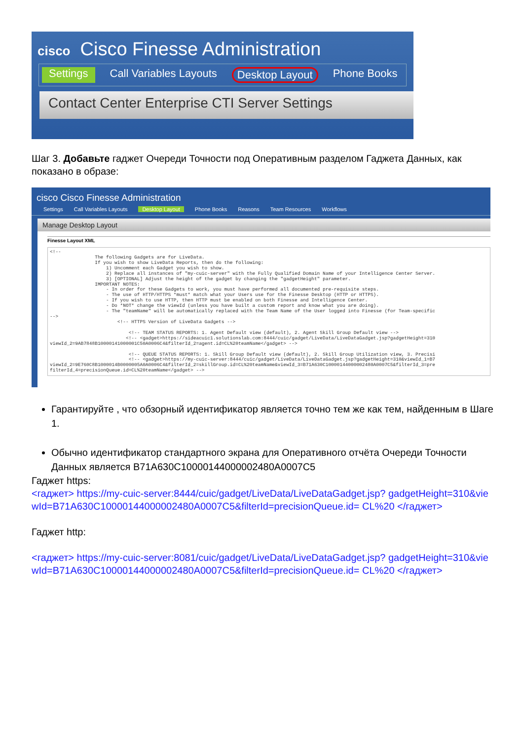cisco Cisco Finesse Administration
Settings Call Variables Layouts Desktop Layout Phone Books
Contact Center Enterprise CTI Server Settings
Шаг 3. Добавьте гаджет Очереди Точности под Оперативным разделом Гаджета Данных, как показано в образе:
cisco Cisco Finesse Administration
Settings Call Variables Layouts Desktop Layout Phone Books Reasons Team Resources Workflows
Manage Desktop Layout
Finesse Layout XML
<!--
                The following Gadgets are for LiveData.
                If you wish to show LiveData Reports, then do the following:
                    1) Uncomment each Gadget you wish to show.
                    2) Replace all instances of "my-cuic-server" with the Fully Qualified Domain Name of your Intelligence Center Server.
                    3) [OPTIONAL] Adjust the height of the gadget by changing the "gadgetHeight" parameter.
                IMPORTANT NOTES:
                    - In order for these Gadgets to work, you must have performed all documented pre-requisite steps.
                    - The use of HTTP/HTTPS *must* match what your Users use for the Finesse Desktop (HTTP or HTTPS).
                    - If you wish to use HTTP, then HTTP must be enabled on both Finesse and Intelligence Center.
                    - Do *NOT* change the viewId (unless you have built a custom report and know what you are doing).
                    - The "teamName" will be automatically replaced with the Team Name of the User logged into Finesse (for Team-specific
-->
                        <!-- HTTPS Version of LiveData Gadgets -->

                            <!-- TEAM STATUS REPORTS: 1. Agent Default view (default), 2. Agent Skill Group Default view -->
                           <!-- <gadget>https://sideacuic1.solutionslab.com:8444/cuic/gadget/LiveData/LiveDataGadget.jsp?gadgetHeight=310
viewId_2=9AB7848B10000141000001C50A0006C4&filterId_2=agent.id=CL%20teamName</gadget> -->

                            <!-- QUEUE STATUS REPORTS: 1. Skill Group Default view (default), 2. Skill Group Utilization view, 3. Precisi
                            <!-- <gadget>https://my-cuic-server:8444/cuic/gadget/LiveData/LiveDataGadget.jsp?gadgetHeight=310&viewId_1=B7
viewId_2=9E760C8B1000014B0000005A0A0006C4&filterId_2=skillGroup.id=CL%20teamName&viewId_3=B71A630C10000144000002480A0007C5&filterId_3=pre
filterId_4=precisionQueue.id=CL%20teamName</gadget> -->
Гарантируйте , что обзорный идентификатор является точно тем же как тем, найденным в Шаге 1.
Обычно идентификатор стандартного экрана для Оперативного отчёта Очереди Точности Данных является B71A630C10000144000002480A0007C5
Гаджет https:
<гаджет> https://my-cuic-server:8444/cuic/gadget/LiveData/LiveDataGadget.jsp? gadgetHeight=310&viewId=B71A630C10000144000002480A0007C5&filterId=precisionQueue.id= CL%20 </гаджет>
Гаджет http:
<гаджет> https://my-cuic-server:8081/cuic/gadget/LiveData/LiveDataGadget.jsp? gadgetHeight=310&viewId=B71A630C10000144000002480A0007C5&filterId=precisionQueue.id= CL%20 </гаджет>